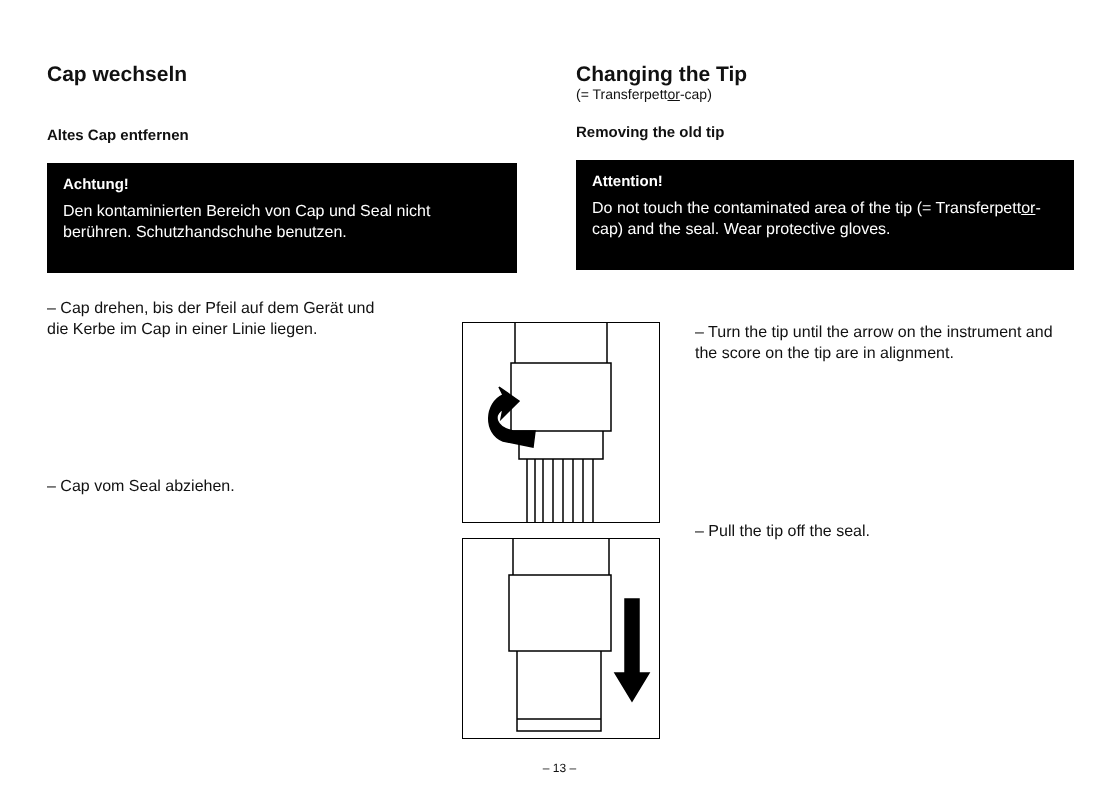Cap wechseln
Altes Cap entfernen
Achtung!
Den kontaminierten Bereich von Cap und Seal nicht berühren. Schutzhandschuhe benutzen.
– Cap drehen, bis der Pfeil auf dem Gerät und die Kerbe im Cap in einer Linie liegen.
– Cap vom Seal abziehen.
Changing the Tip
(= Transferpettor-cap)
Removing the old tip
Attention!
Do not touch the contaminated area of the tip (= Transferpettor-cap) and the seal. Wear protective gloves.
– Turn the tip until the arrow on the instrument and the score on the tip are in alignment.
– Pull the tip off the seal.
– 13 –